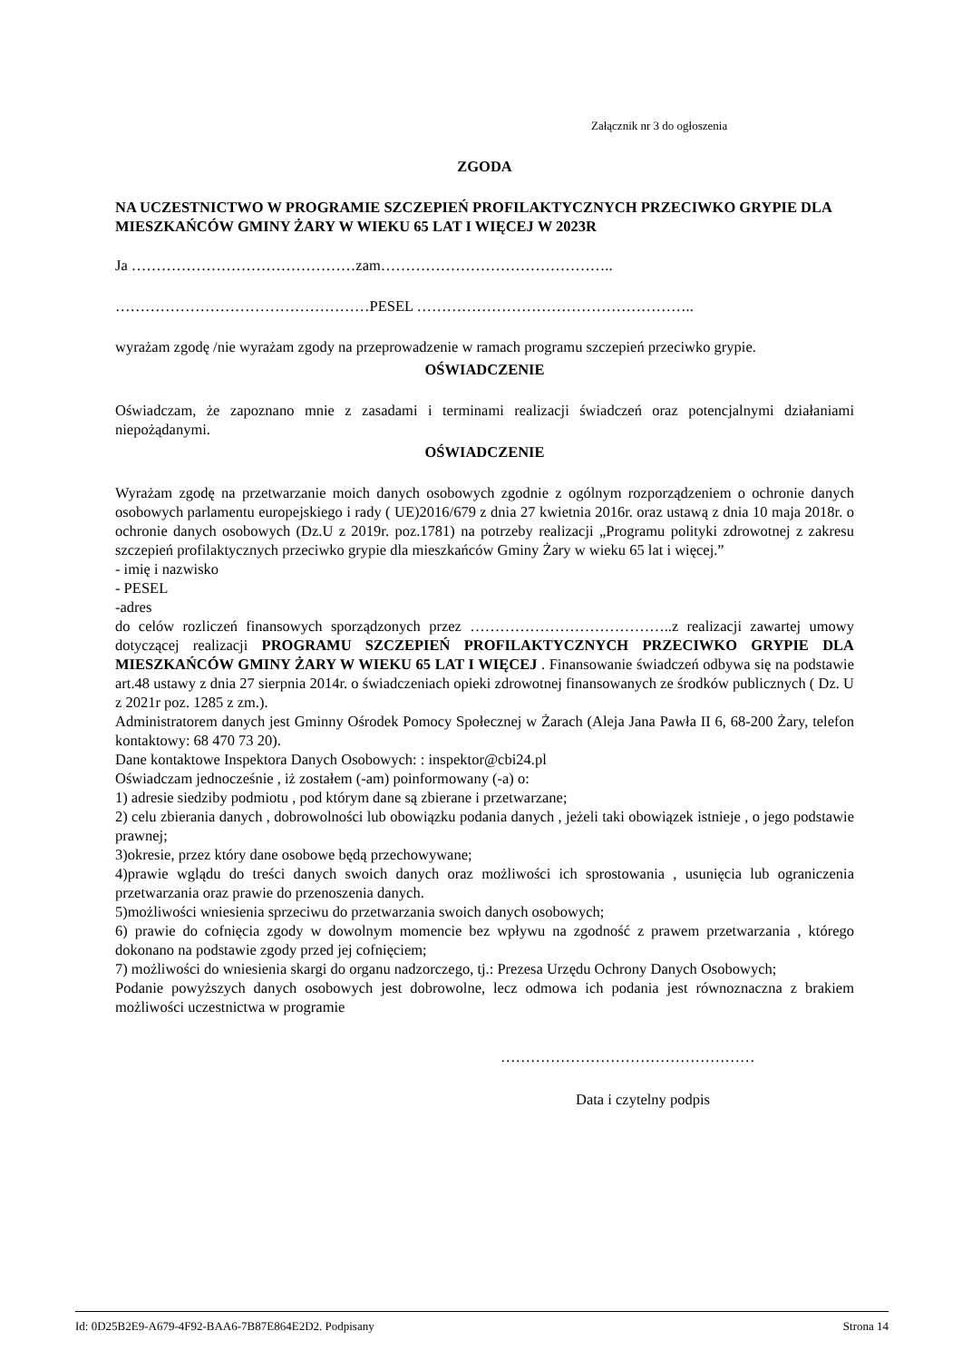Załącznik nr 3 do ogłoszenia
ZGODA
NA UCZESTNICTWO W PROGRAMIE SZCZEPIEŃ PROFILAKTYCZNYCH PRZECIWKO GRYPIE DLA MIESZKAŃCÓW GMINY ŻARY W WIEKU 65 LAT I WIĘCEJ W 2023R
Ja ………………………………………zam………………………………………..
……………………………………………PESEL ………………………………………………..
wyrażam zgodę /nie wyrażam zgody na przeprowadzenie w ramach programu szczepień przeciwko grypie.
OŚWIADCZENIE
Oświadczam, że zapoznano mnie z zasadami i terminami realizacji świadczeń oraz potencjalnymi działaniami niepożądanymi.
OŚWIADCZENIE
Wyrażam zgodę na przetwarzanie moich danych osobowych zgodnie z ogólnym rozporządzeniem o ochronie danych osobowych parlamentu europejskiego i rady ( UE)2016/679 z dnia 27 kwietnia 2016r. oraz ustawą z dnia 10 maja 2018r. o ochronie danych osobowych (Dz.U z 2019r. poz.1781) na potrzeby realizacji „Programu polityki zdrowotnej z zakresu szczepień profilaktycznych przeciwko grypie dla mieszkańców Gminy Żary w wieku 65 lat i więcej.”
- imię i nazwisko
- PESEL
-adres
do celów rozliczeń finansowych sporządzonych przez …………………………………..z realizacji zawartej umowy dotyczącej realizacji PROGRAMU SZCZEPIEŃ PROFILAKTYCZNYCH PRZECIWKO GRYPIE DLA MIESZKAŃCÓW GMINY ŻARY W WIEKU 65 LAT I WIĘCEJ . Finansowanie świadczeń odbywa się na podstawie art.48 ustawy z dnia 27 sierpnia 2014r. o świadczeniach opieki zdrowotnej finansowanych ze środków publicznych ( Dz. U z 2021r poz. 1285 z zm.).
Administratorem danych jest Gminny Ośrodek Pomocy Społecznej w Żarach (Aleja Jana Pawła II 6, 68-200 Żary, telefon kontaktowy: 68 470 73 20).
Dane kontaktowe Inspektora Danych Osobowych: : inspektor@cbi24.pl
Oświadczam jednocześnie , iż zostałem (-am) poinformowany (-a) o:
1) adresie siedziby podmiotu , pod którym dane są zbierane i przetwarzane;
2) celu zbierania danych , dobrowolności lub obowiązku podania danych , jeżeli taki obowiązek istnieje , o jego podstawie prawnej;
3)okresie, przez który dane osobowe będą przechowywane;
4)prawie wglądu do treści danych swoich danych oraz możliwości ich sprostowania , usunięcia lub ograniczenia przetwarzania oraz prawie do przenoszenia danych.
5)możliwości wniesienia sprzeciwu do przetwarzania swoich danych osobowych;
6) prawie do cofnięcia zgody w dowolnym momencie bez wpływu na zgodność z prawem przetwarzania , którego dokonano na podstawie zgody przed jej cofnięciem;
7) możliwości do wniesienia skargi do organu nadzorczego, tj.: Prezesa Urzędu Ochrony Danych Osobowych;
Podanie powyższych danych osobowych jest dobrowolne, lecz odmowa ich podania jest równoznaczna z brakiem możliwości uczestnictwa w programie
……………………………………………
Data i czytelny podpis
Id: 0D25B2E9-A679-4F92-BAA6-7B87E864E2D2. Podpisany Strona 14